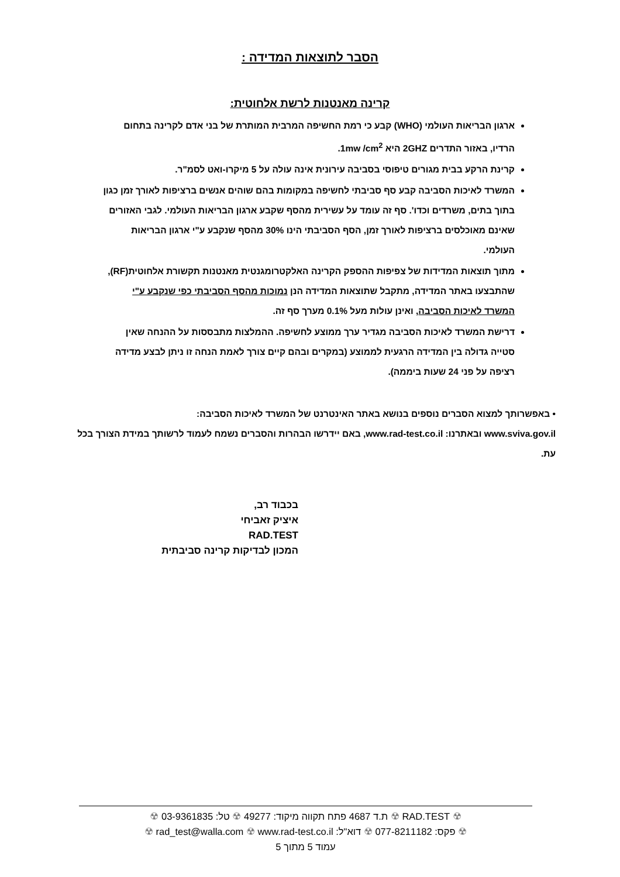הסבר לתוצאות המדידה :
קרינה מאנטנות לרשת אלחוטית:
ארגון הבריאות העולמי (WHO) קבע כי רמת החשיפה המרבית המותרת של בני אדם לקרינה בתחום הרדיו, באזור התדרים 2GHZ היא 1mw /cm<sup>2</sup>.
קרינת הרקע בבית מגורים טיפוסי בסביבה עירונית אינה עולה על 5 מיקרו-ואט לסמ"ר.
המשרד לאיכות הסביבה קבע סף סביבתי לחשיפה במקומות בהם שוהים אנשים ברציפות לאורך זמן כגון בתוך בתים, משרדים וכדו'. סף זה עומד על עשירית מהסף שקבע ארגון הבריאות העולמי. לגבי האזורים שאינם מאוכלסים ברציפות לאורך זמן, הסף הסביבתי הינו 30% מהסף שנקבע ע"י ארגון הבריאות העולמי.
מתוך תוצאות המדידות של צפיפות ההספק הקרינה האלקטרומגנטית מאנטנות תקשורת אלחוטית(RF), שהתבצעו באתר המדידה, מתקבל שתוצאות המדידה הנן נמוכות מהסף הסביבתי כפי שנקבע ע"י המשרד לאיכות הסביבה, ואינן עולות מעל 0.1% מערך סף זה.
דרישת המשרד לאיכות הסביבה מגדיר ערך ממוצע לחשיפה. ההמלצות מתבססות על ההנחה שאין סטייה גדולה בין המדידה הרגעית לממוצע (במקרים ובהם קיים צורך לאמת הנחה זו ניתן לבצע מדידה רציפה על פני 24 שעות ביממה).
• באפשרותך למצוא הסברים נוספים בנושא באתר האינטרנט של המשרד לאיכות הסביבה:
www.sviva.gov.il ובאתרנו: www.rad-test.co.il, באם יידרשו הבהרות והסברים נשמח לעמוד לרשותך במידת הצורך בכל עת.
בכבוד רב,
איציק זאביחי
RAD.TEST
המכון לבדיקות קרינה סביבתית
☢ RAD.TEST ☢ ת.ד 4687 פתח תקווה מיקוד: 49277 ☢ טל: 03-9361835 ☢
☢ פקס: 077-8211182 ☢ דוא"ל: rad_test@walla.com ☢ www.rad-test.co.il ☢
עמוד 5 מתוך 5